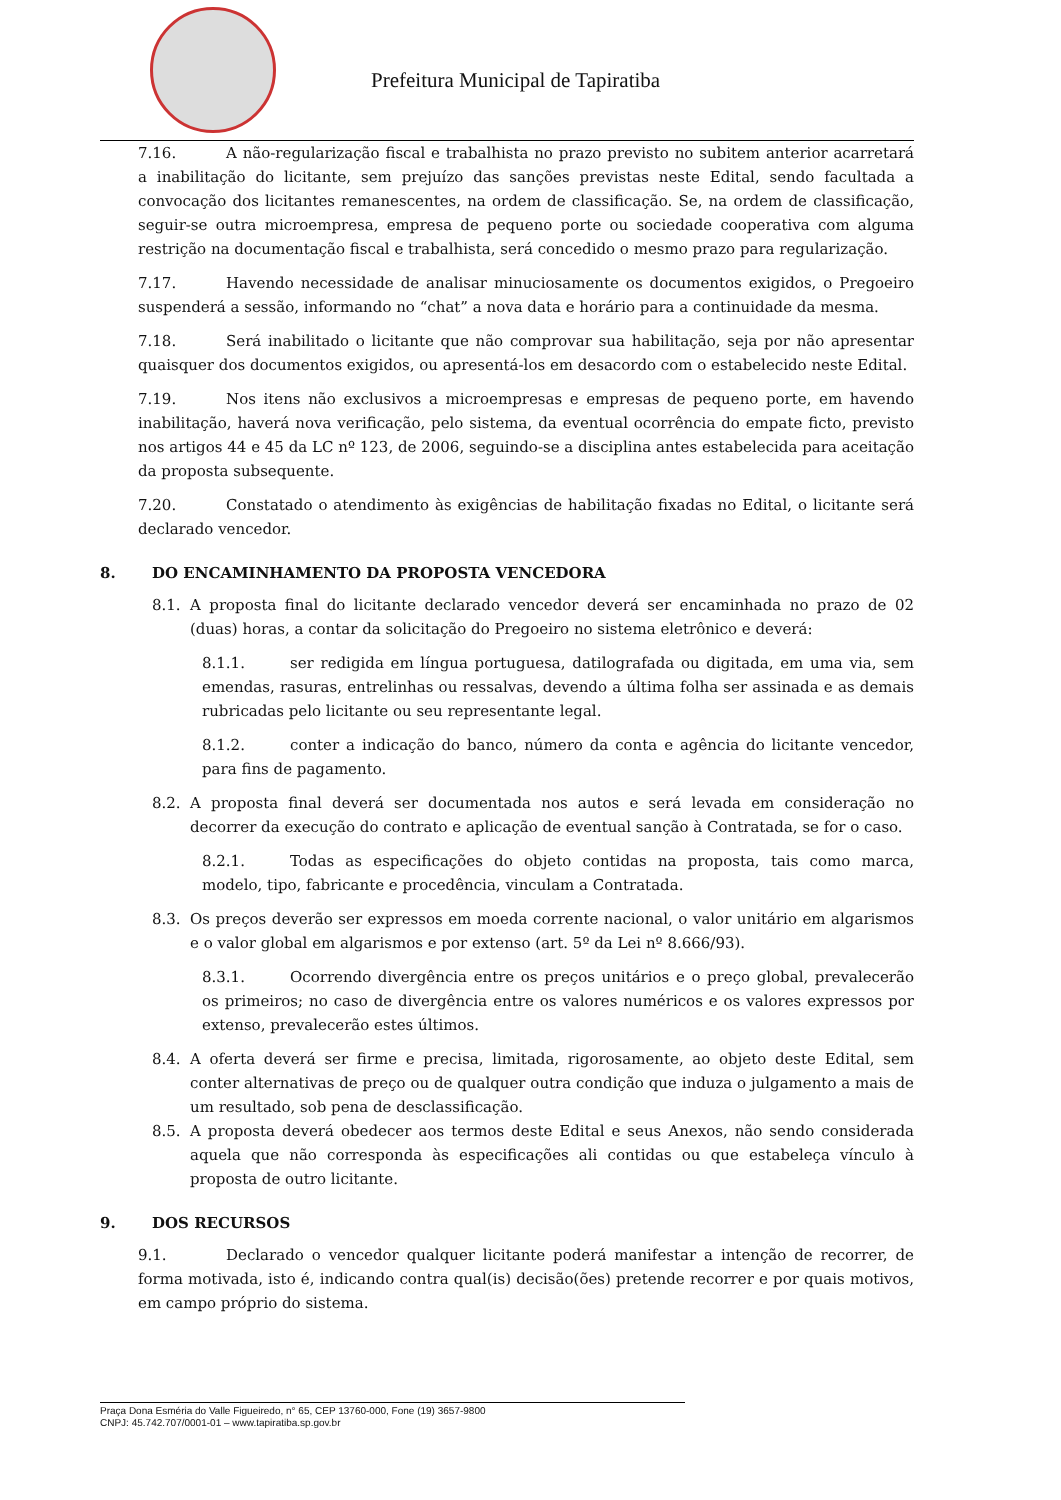Prefeitura Municipal de Tapiratiba
7.16. A não-regularização fiscal e trabalhista no prazo previsto no subitem anterior acarretará a inabilitação do licitante, sem prejuízo das sanções previstas neste Edital, sendo facultada a convocação dos licitantes remanescentes, na ordem de classificação. Se, na ordem de classificação, seguir-se outra microempresa, empresa de pequeno porte ou sociedade cooperativa com alguma restrição na documentação fiscal e trabalhista, será concedido o mesmo prazo para regularização.
7.17. Havendo necessidade de analisar minuciosamente os documentos exigidos, o Pregoeiro suspenderá a sessão, informando no “chat” a nova data e horário para a continuidade da mesma.
7.18. Será inabilitado o licitante que não comprovar sua habilitação, seja por não apresentar quaisquer dos documentos exigidos, ou apresentá-los em desacordo com o estabelecido neste Edital.
7.19. Nos itens não exclusivos a microempresas e empresas de pequeno porte, em havendo inabilitação, haverá nova verificação, pelo sistema, da eventual ocorrência do empate ficto, previsto nos artigos 44 e 45 da LC nº 123, de 2006, seguindo-se a disciplina antes estabelecida para aceitação da proposta subsequente.
7.20. Constatado o atendimento às exigências de habilitação fixadas no Edital, o licitante será declarado vencedor.
8. DO ENCAMINHAMENTO DA PROPOSTA VENCEDORA
8.1. A proposta final do licitante declarado vencedor deverá ser encaminhada no prazo de 02 (duas) horas, a contar da solicitação do Pregoeiro no sistema eletrônico e deverá:
8.1.1. ser redigida em língua portuguesa, datilografada ou digitada, em uma via, sem emendas, rasuras, entrelinhas ou ressalvas, devendo a última folha ser assinada e as demais rubricadas pelo licitante ou seu representante legal.
8.1.2. conter a indicação do banco, número da conta e agência do licitante vencedor, para fins de pagamento.
8.2. A proposta final deverá ser documentada nos autos e será levada em consideração no decorrer da execução do contrato e aplicação de eventual sanção à Contratada, se for o caso.
8.2.1. Todas as especificações do objeto contidas na proposta, tais como marca, modelo, tipo, fabricante e procedência, vinculam a Contratada.
8.3. Os preços deverão ser expressos em moeda corrente nacional, o valor unitário em algarismos e o valor global em algarismos e por extenso (art. 5º da Lei nº 8.666/93).
8.3.1. Ocorrendo divergência entre os preços unitários e o preço global, prevalecerão os primeiros; no caso de divergência entre os valores numéricos e os valores expressos por extenso, prevalecerão estes últimos.
8.4. A oferta deverá ser firme e precisa, limitada, rigorosamente, ao objeto deste Edital, sem conter alternativas de preço ou de qualquer outra condição que induza o julgamento a mais de um resultado, sob pena de desclassificação.
8.5. A proposta deverá obedecer aos termos deste Edital e seus Anexos, não sendo considerada aquela que não corresponda às especificações ali contidas ou que estabeleça vínculo à proposta de outro licitante.
9. DOS RECURSOS
9.1. Declarado o vencedor qualquer licitante poderá manifestar a intenção de recorrer, de forma motivada, isto é, indicando contra qual(is) decisão(ões) pretende recorrer e por quais motivos, em campo próprio do sistema.
Praça Dona Esméria do Valle Figueiredo, n° 65, CEP 13760-000, Fone (19) 3657-9800
CNPJ: 45.742.707/0001-01 – www.tapiratiba.sp.gov.br